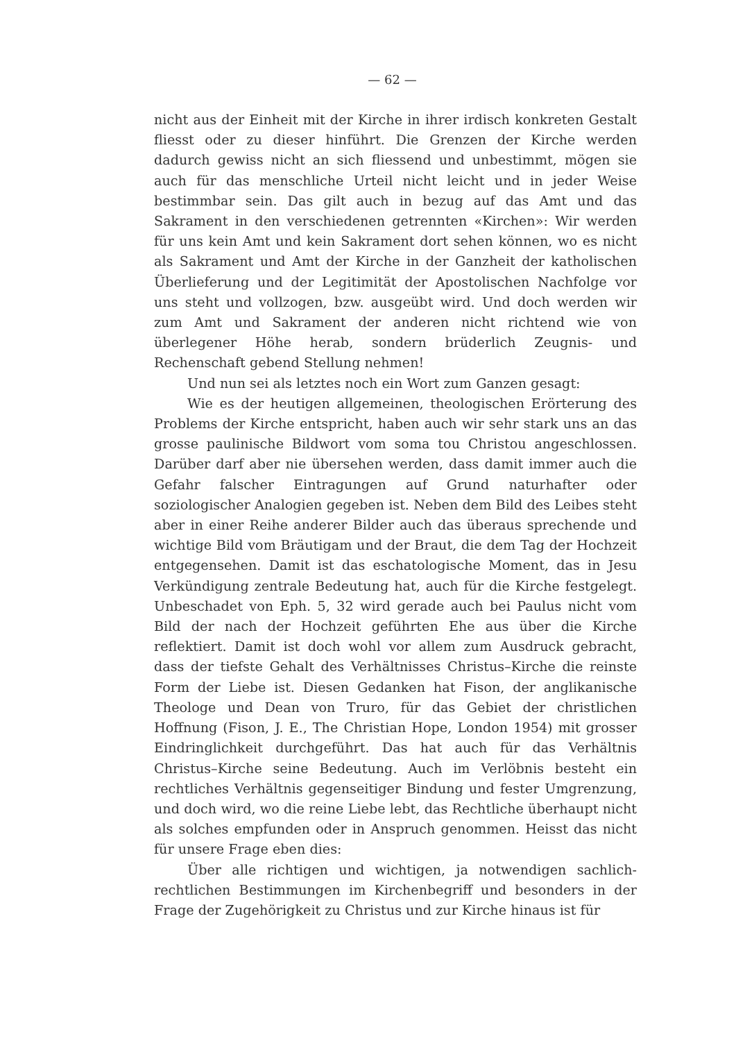— 62 —
nicht aus der Einheit mit der Kirche in ihrer irdisch konkreten Gestalt fliesst oder zu dieser hinführt. Die Grenzen der Kirche werden dadurch gewiss nicht an sich fliessend und unbestimmt, mögen sie auch für das menschliche Urteil nicht leicht und in jeder Weise bestimmbar sein. Das gilt auch in bezug auf das Amt und das Sakrament in den verschiedenen getrennten «Kirchen»: Wir werden für uns kein Amt und kein Sakrament dort sehen können, wo es nicht als Sakrament und Amt der Kirche in der Ganzheit der katholischen Überlieferung und der Legitimität der Apostolischen Nachfolge vor uns steht und vollzogen, bzw. ausgeübt wird. Und doch werden wir zum Amt und Sakrament der anderen nicht richtend wie von überlegener Höhe herab, sondern brüderlich Zeugnis- und Rechenschaft gebend Stellung nehmen!
Und nun sei als letztes noch ein Wort zum Ganzen gesagt:
Wie es der heutigen allgemeinen, theologischen Erörterung des Problems der Kirche entspricht, haben auch wir sehr stark uns an das grosse paulinische Bildwort vom soma tou Christou angeschlossen. Darüber darf aber nie übersehen werden, dass damit immer auch die Gefahr falscher Eintragungen auf Grund naturhafter oder soziologischer Analogien gegeben ist. Neben dem Bild des Leibes steht aber in einer Reihe anderer Bilder auch das überaus sprechende und wichtige Bild vom Bräutigam und der Braut, die dem Tag der Hochzeit entgegensehen. Damit ist das eschatologische Moment, das in Jesu Verkündigung zentrale Bedeutung hat, auch für die Kirche festgelegt. Unbeschadet von Eph. 5, 32 wird gerade auch bei Paulus nicht vom Bild der nach der Hochzeit geführten Ehe aus über die Kirche reflektiert. Damit ist doch wohl vor allem zum Ausdruck gebracht, dass der tiefste Gehalt des Verhältnisses Christus–Kirche die reinste Form der Liebe ist. Diesen Gedanken hat Fison, der anglikanische Theologe und Dean von Truro, für das Gebiet der christlichen Hoffnung (Fison, J. E., The Christian Hope, London 1954) mit grosser Eindringlichkeit durchgeführt. Das hat auch für das Verhältnis Christus–Kirche seine Bedeutung. Auch im Verlöbnis besteht ein rechtliches Verhältnis gegenseitiger Bindung und fester Umgrenzung, und doch wird, wo die reine Liebe lebt, das Rechtliche überhaupt nicht als solches empfunden oder in Anspruch genommen. Heisst das nicht für unsere Frage eben dies:
Über alle richtigen und wichtigen, ja notwendigen sachlich-rechtlichen Bestimmungen im Kirchenbegriff und besonders in der Frage der Zugehörigkeit zu Christus und zur Kirche hinaus ist für